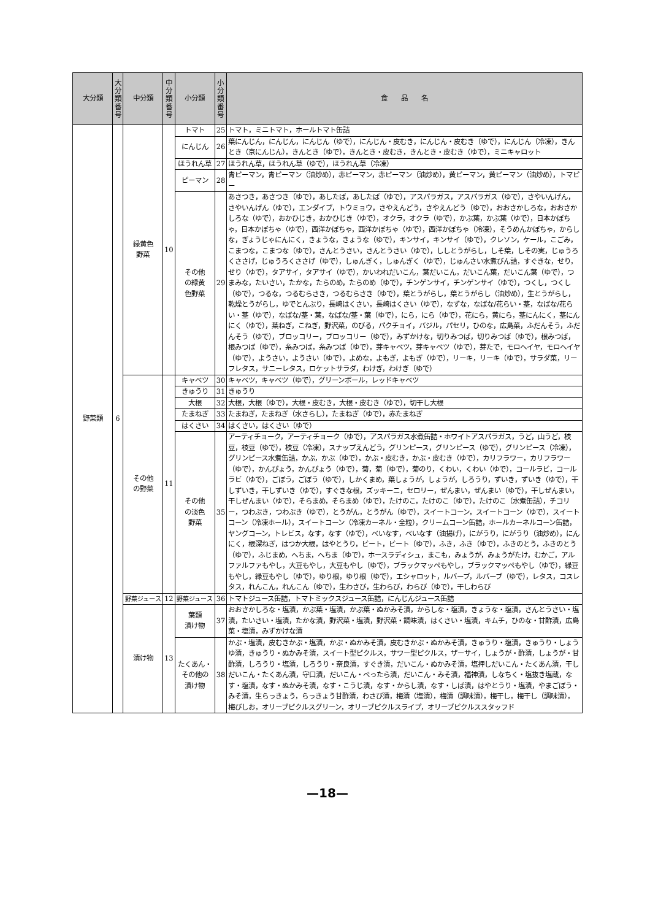| 大分類 | 大 分 類 番 号 | 中分類 | 中 分 類 番 号 | 小分類 | 小 分 類 番 号 | 食 品 名 |
| --- | --- | --- | --- | --- | --- | --- |
| 野菜類 | 6 | 緑黄色 野菜 | 10 | トマト | 25 | トマト，ミニトマト，ホールトマト缶詰 |
| | | | | にんじん | 26 | 葉にんじん，にんじん，にんじん（ゆで），にんじん・皮むき，にんじん・皮むき（ゆで），にんじん（冷凍），きんとき（京にんじん），きんとき（ゆで），きんとき・皮むき，きんとき・皮むき（ゆで），ミニキャロット |
| | | | | ほうれん草 | 27 | ほうれん草，ほうれん草（ゆで），ほうれん草（冷凍） |
| | | | | ピーマン | 28 | 青ピーマン，青ピーマン（油炒め），赤ピーマン，赤ピーマン（油炒め），黄ピーマン，黄ピーマン（油炒め），トマピー |
| | | | | その他 の緑黄 色野菜 | 29 | あさつき，あさつき（ゆで），あしたば，あしたば（ゆで），アスパラガス，アスパラガス（ゆで），さやいんげん，さやいんげん（ゆで），エンダイブ，トウミョウ，さやえんどう，さやえんどう（ゆで），おおさかしろな，おおさかしろな（ゆで），おかひじき，おかひじき（ゆで），オクラ，オクラ（ゆで），かぶ葉，かぶ葉（ゆで），日本かぼちゃ，日本かぼちゃ（ゆで），西洋かぼちゃ，西洋かぼちゃ（ゆで），西洋かぼちゃ（冷凍），そうめんかぼちゃ，からしな，ぎょうじゃにんにく，きょうな，きょうな（ゆで），キンサイ，キンサイ（ゆで），クレソン，ケール，こごみ，こまつな，こまつな（ゆで），さんとうさい，さんとうさい（ゆで），ししとうがらし，しそ葉，しその実，じゅうろくささげ，じゅうろくささげ（ゆで），しゅんぎく，しゅんぎく（ゆで），じゅんさい水煮びん詰，すぐきな，せり，せり（ゆで），タアサイ，タアサイ（ゆで），かいわれだいこん，葉だいこん，だいこん葉，だいこん葉（ゆで），つまみな，たいさい，たかな，たらのめ，たらのめ（ゆで），チンゲンサイ，チンゲンサイ（ゆで），つくし，つくし（ゆで），つるな，つるむらさき，つるむらさき（ゆで），葉とうがらし，葉とうがらし（油炒め），生とうがらし，乾燥とうがらし，ゆでとんぶり，長崎はくさい，長崎はくさい（ゆで），なずな，なばな/花らい・茎，なばな/花らい・茎（ゆで），なばな/茎・葉，なばな/茎・葉（ゆで），にら，にら（ゆで），花にら，黄にら，茎にんにく，茎にんにく（ゆで），葉ねぎ，こねぎ，野沢菜，のびる，パクチョイ，バジル，パセリ，ひのな，広島菜，ふだんそう，ふだんそう（ゆで），ブロッコリー，ブロッコリー（ゆで），みずかけな，切りみつば，切りみつば（ゆで），根みつば，根みつば（ゆで），糸みつば，糸みつば（ゆで），芽キャベツ，芽キャベツ（ゆで），芽たで，モロヘイヤ，モロヘイヤ（ゆで），ようさい，ようさい（ゆで），よめな，よもぎ，よもぎ（ゆで），リーキ，リーキ（ゆで），サラダ菜，リーフレタス，サニーレタス，ロケットサラダ，わけぎ，わけぎ（ゆで） |
| | | その他 の野菜 | 11 | キャベツ | 30 | キャベツ，キャベツ（ゆで），グリーンボール，レッドキャベツ |
| | | | | きゅうり | 31 | きゅうり |
| | | | | 大根 | 32 | 大根，大根（ゆで），大根・皮むき，大根・皮むき（ゆで），切干し大根 |
| | | | | たまねぎ | 33 | たまねぎ，たまねぎ（水さらし），たまねぎ（ゆで），赤たまねぎ |
| | | | | はくさい | 34 | はくさい，はくさい（ゆで） |
| | | | | その他 の淡色 野菜 | 35 | アーティチョーク，アーティチョーク（ゆで），アスパラガス水煮缶詰・ホワイトアスパラガス，うど，山うど，枝豆，枝豆（ゆで），枝豆（冷凍），スナップえんどう，グリンピース，グリンピース（ゆで），グリンピース（冷凍），グリンピース水煮缶詰，かぶ，かぶ（ゆで），かぶ・皮むき，かぶ・皮むき（ゆで），カリフラワー，カリフラワー（ゆで），かんぴょう，かんぴょう（ゆで），菊，菊（ゆで），菊のり，くわい，くわい（ゆで），コールラビ，コールラビ（ゆで），ごぼう，ごぼう（ゆで），しかくまめ，葉しょうが，しょうが，しろうり，ずいき，ずいき（ゆで），干しずいき，干しずいき（ゆで），すぐきな根，ズッキーニ，セロリー，ぜんまい，ぜんまい（ゆで），干しぜんまい，干しぜんまい（ゆで），そらまめ，そらまめ（ゆで），たけのこ，たけのこ（ゆで），たけのこ（水煮缶詰），チコリー，つわぶき，つわぶき（ゆで），とうがん，とうがん（ゆで），スイートコーン，スイートコーン（ゆで），スイートコーン（冷凍ホール），スイートコーン（冷凍カーネル・全粒），クリームコーン缶詰，ホールカーネルコーン缶詰，ヤングコーン，トレビス，なす，なす（ゆで），べいなす，べいなす（油揚げ），にがうり，にがうり（油炒め），にんにく，根深ねぎ，はつか大根，はやとうり，ビート，ビート（ゆで），ふき，ふき（ゆで），ふきのとう，ふきのとう（ゆで），ふじまめ，へちま，へちま（ゆで），ホースラディシュ，まこも，みょうが，みょうがたけ，むかご，アルファルファもやし，大豆もやし，大豆もやし（ゆで），ブラックマッペもやし，ブラックマッペもやし（ゆで），緑豆もやし，緑豆もやし（ゆで），ゆり根，ゆり根（ゆで），エシャロット，ルバーブ，ルバーブ（ゆで），レタス，コスレタス，れんこん，れんこん（ゆで），生わさび，生わらび，わらび（ゆで），干しわらび |
| | | 野菜ジュース | 12 | 野菜ジュース | 36 | トマトジュース缶詰，トマトミックスジュース缶詰，にんじんジュース缶詰 |
| | | 漬け物 | 13 | 葉類 漬け物 | 37 | おおさかしろな・塩漬，かぶ葉・塩漬，かぶ葉・ぬかみそ漬，からしな・塩漬，きょうな・塩漬，さんとうさい・塩漬，たいさい・塩漬，たかな漬，野沢菜・塩漬，野沢菜・調味漬，はくさい・塩漬，キムチ，ひのな・甘酢漬，広島菜・塩漬，みずかけな漬 |
| | | | | たくあん・ その他の 漬け物 | 38 | かぶ・塩漬，皮むきかぶ・塩漬，かぶ・ぬかみそ漬，皮むきかぶ・ぬかみそ漬，きゅうり・塩漬，きゅうり・しょうゆ漬，きゅうり・ぬかみそ漬，スイート型ピクルス，サワー型ピクルス，ザーサイ，しょうが・酢漬，しょうが・甘酢漬，しろうり・塩漬，しろうり・奈良漬，すぐき漬，だいこん・ぬかみそ漬，塩押しだいこん・たくあん漬，干しだいこん・たくあん漬，守口漬，だいこん・べったら漬，だいこん・みそ漬，福神漬，しなちく・塩抜き塩蔵，なす・塩漬，なす・ぬかみそ漬，なす・こうじ漬，なす・からし漬，なす・しば漬，はやとうり・塩漬，やまごぼう・みそ漬，生らっきょう，らっきょう甘酢漬，わさび漬，梅漬（塩漬），梅漬（調味漬），梅干し，梅干し（調味漬），梅びしお，オリーブピクルスグリーン，オリーブピクルスライプ，オリーブピクルススタッフド |
—18—